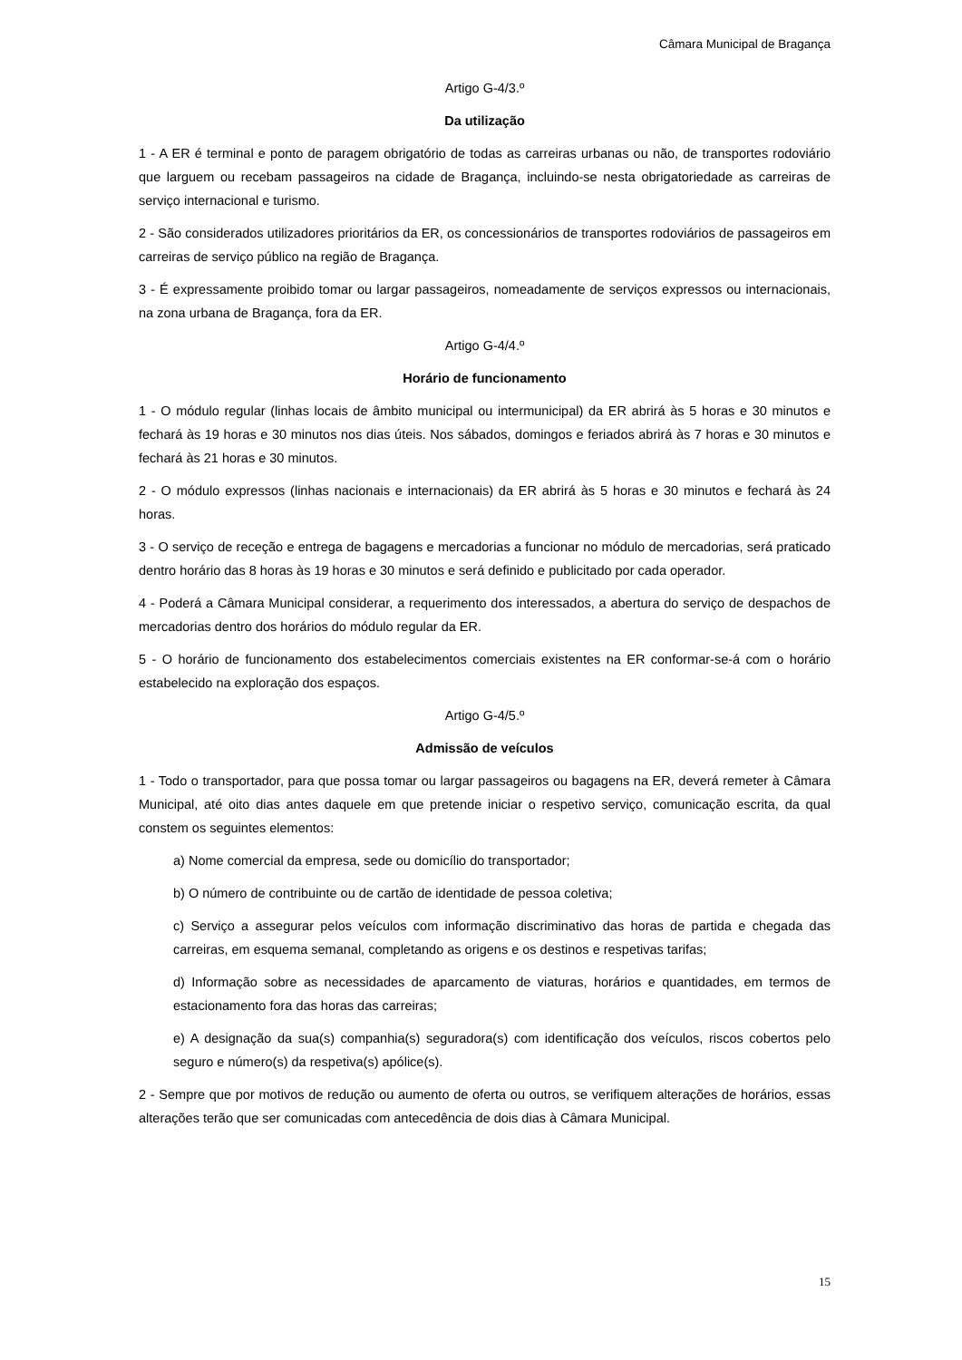Câmara Municipal de Bragança
Artigo G-4/3.º
Da utilização
1 - A ER é terminal e ponto de paragem obrigatório de todas as carreiras urbanas ou não, de transportes rodoviário que larguem ou recebam passageiros na cidade de Bragança, incluindo-se nesta obrigatoriedade as carreiras de serviço internacional e turismo.
2 - São considerados utilizadores prioritários da ER, os concessionários de transportes rodoviários de passageiros em carreiras de serviço público na região de Bragança.
3 - É expressamente proibido tomar ou largar passageiros, nomeadamente de serviços expressos ou internacionais, na zona urbana de Bragança, fora da ER.
Artigo G-4/4.º
Horário de funcionamento
1 - O módulo regular (linhas locais de âmbito municipal ou intermunicipal) da ER abrirá às 5 horas e 30 minutos e fechará às 19 horas e 30 minutos nos dias úteis. Nos sábados, domingos e feriados abrirá às 7 horas e 30 minutos e fechará às 21 horas e 30 minutos.
2 - O módulo expressos (linhas nacionais e internacionais) da ER abrirá às 5 horas e 30 minutos e fechará às 24 horas.
3 - O serviço de receção e entrega de bagagens e mercadorias a funcionar no módulo de mercadorias, será praticado dentro horário das 8 horas às 19 horas e 30 minutos e será definido e publicitado por cada operador.
4 - Poderá a Câmara Municipal considerar, a requerimento dos interessados, a abertura do serviço de despachos de mercadorias dentro dos horários do módulo regular da ER.
5 - O horário de funcionamento dos estabelecimentos comerciais existentes na ER conformar-se-á com o horário estabelecido na exploração dos espaços.
Artigo G-4/5.º
Admissão de veículos
1 - Todo o transportador, para que possa tomar ou largar passageiros ou bagagens na ER, deverá remeter à Câmara Municipal, até oito dias antes daquele em que pretende iniciar o respetivo serviço, comunicação escrita, da qual constem os seguintes elementos:
a) Nome comercial da empresa, sede ou domicílio do transportador;
b) O número de contribuinte ou de cartão de identidade de pessoa coletiva;
c) Serviço a assegurar pelos veículos com informação discriminativo das horas de partida e chegada das carreiras, em esquema semanal, completando as origens e os destinos e respetivas tarifas;
d) Informação sobre as necessidades de aparcamento de viaturas, horários e quantidades, em termos de estacionamento fora das horas das carreiras;
e) A designação da sua(s) companhia(s) seguradora(s) com identificação dos veículos, riscos cobertos pelo seguro e número(s) da respetiva(s) apólice(s).
2 - Sempre que por motivos de redução ou aumento de oferta ou outros, se verifiquem alterações de horários, essas alterações terão que ser comunicadas com antecedência de dois dias à Câmara Municipal.
15